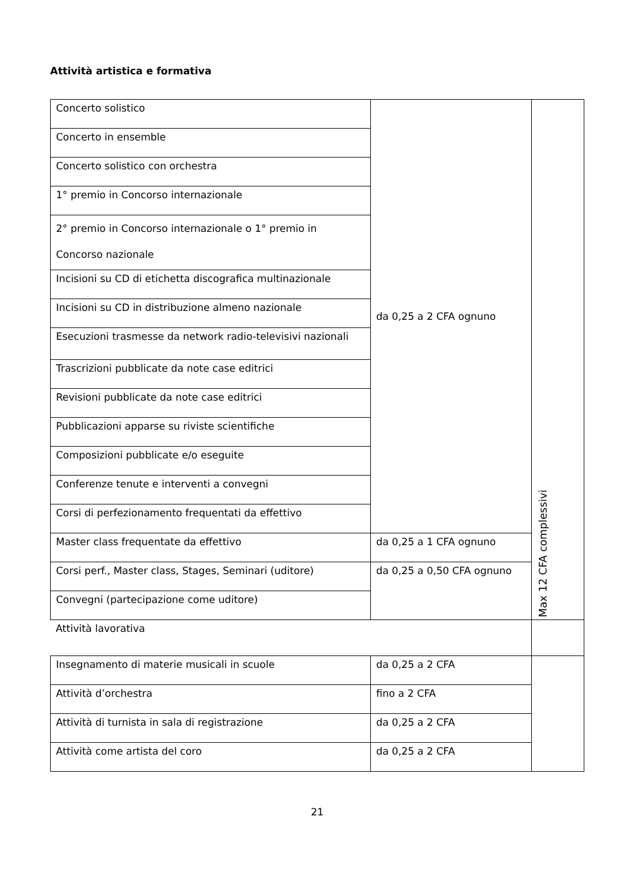Attività artistica e formativa
| Concerto solistico | da 0,25 a 2 CFA ognuno | Max 12 CFA complessivi |
| Concerto in ensemble | | |
| Concerto solistico con orchestra | | |
| 1° premio in Concorso internazionale | | |
| 2° premio in Concorso internazionale o 1° premio in Concorso nazionale | | |
| Incisioni su CD di etichetta discografica multinazionale | | |
| Incisioni su CD in distribuzione almeno nazionale | | |
| Esecuzioni trasmesse da network radio-televisivi nazionali | | |
| Trascrizioni pubblicate da note case editrici | | |
| Revisioni pubblicate da note case editrici | | |
| Pubblicazioni apparse su riviste scientifiche | | |
| Composizioni pubblicate e/o eseguite | | |
| Conferenze tenute e interventi a convegni | | |
| Corsi di perfezionamento frequentati da effettivo | | |
| Master class frequentate da effettivo | da 0,25 a 1 CFA ognuno | |
| Corsi perf., Master class, Stages, Seminari (uditore) | da 0,25 a 0,50 CFA ognuno | |
| Convegni (partecipazione come uditore) | | |
| Attività lavorativa | | |
| Insegnamento di materie musicali in scuole | da 0,25 a 2 CFA | |
| Attività d’orchestra | fino a 2 CFA | |
| Attività di turnista in sala di registrazione | da 0,25 a 2 CFA | |
| Attività come artista del coro | da 0,25 a 2 CFA | |
21